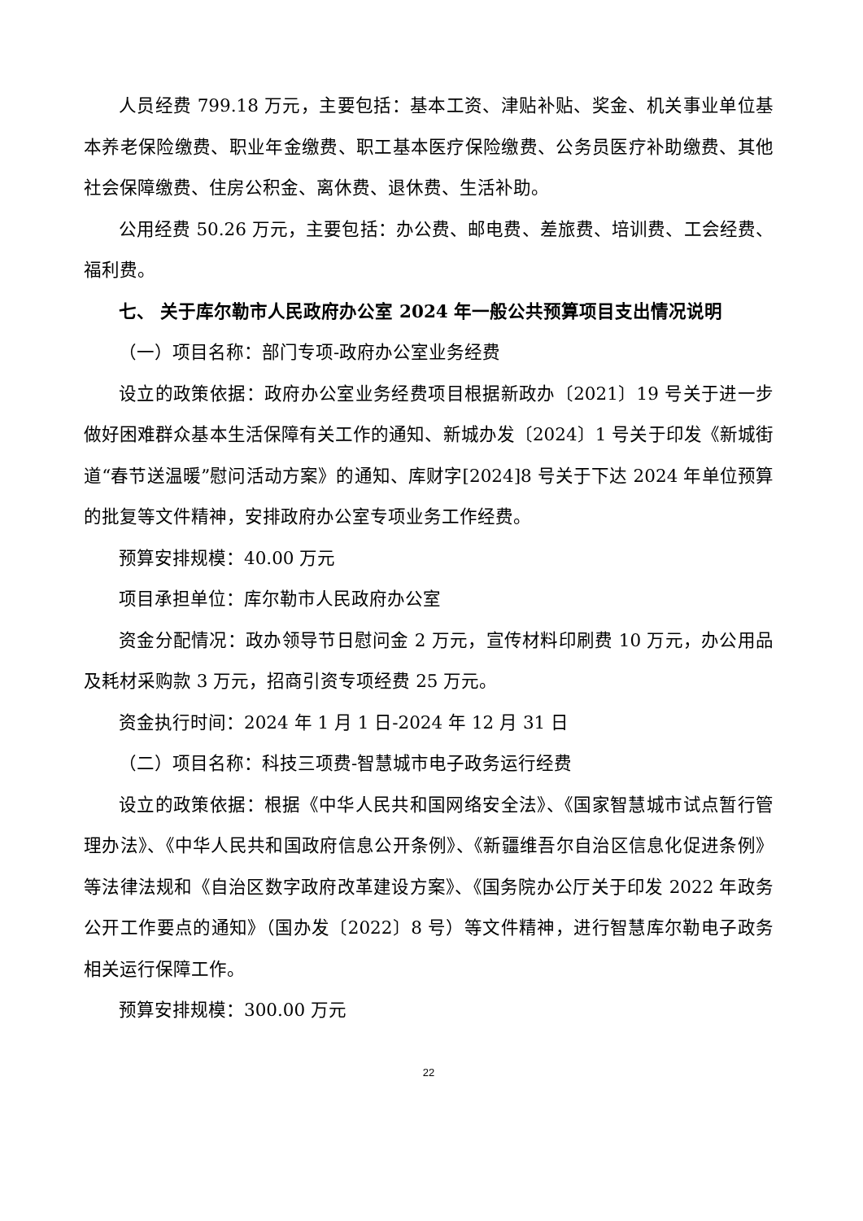人员经费 799.18 万元，主要包括：基本工资、津贴补贴、奖金、机关事业单位基本养老保险缴费、职业年金缴费、职工基本医疗保险缴费、公务员医疗补助缴费、其他社会保障缴费、住房公积金、离休费、退休费、生活补助。
公用经费 50.26 万元，主要包括：办公费、邮电费、差旅费、培训费、工会经费、福利费。
七、 关于库尔勒市人民政府办公室 2024 年一般公共预算项目支出情况说明
（一）项目名称：部门专项-政府办公室业务经费
设立的政策依据：政府办公室业务经费项目根据新政办〔2021〕19 号关于进一步做好困难群众基本生活保障有关工作的通知、新城办发〔2024〕1 号关于印发《新城街道“春节送温暖”慰问活动方案》的通知、库财字[2024]8 号关于下达 2024 年单位预算的批复等文件精神，安排政府办公室专项业务工作经费。
预算安排规模：40.00 万元
项目承担单位：库尔勒市人民政府办公室
资金分配情况：政办领导节日慰问金 2 万元，宣传材料印刷费 10 万元，办公用品及耗材采购款 3 万元，招商引资专项经费 25 万元。
资金执行时间：2024 年 1 月 1 日-2024 年 12 月 31 日
（二）项目名称：科技三项费-智慧城市电子政务运行经费
设立的政策依据：根据《中华人民共和国网络安全法》、《国家智慧城市试点暂行管理办法》、《中华人民共和国政府信息公开条例》、《新疆维吾尔自治区信息化促进条例》等法律法规和《自治区数字政府改革建设方案》、《国务院办公厅关于印发 2022 年政务公开工作要点的通知》（国办发〔2022〕8 号）等文件精神，进行智慧库尔勒电子政务相关运行保障工作。
预算安排规模：300.00 万元
22